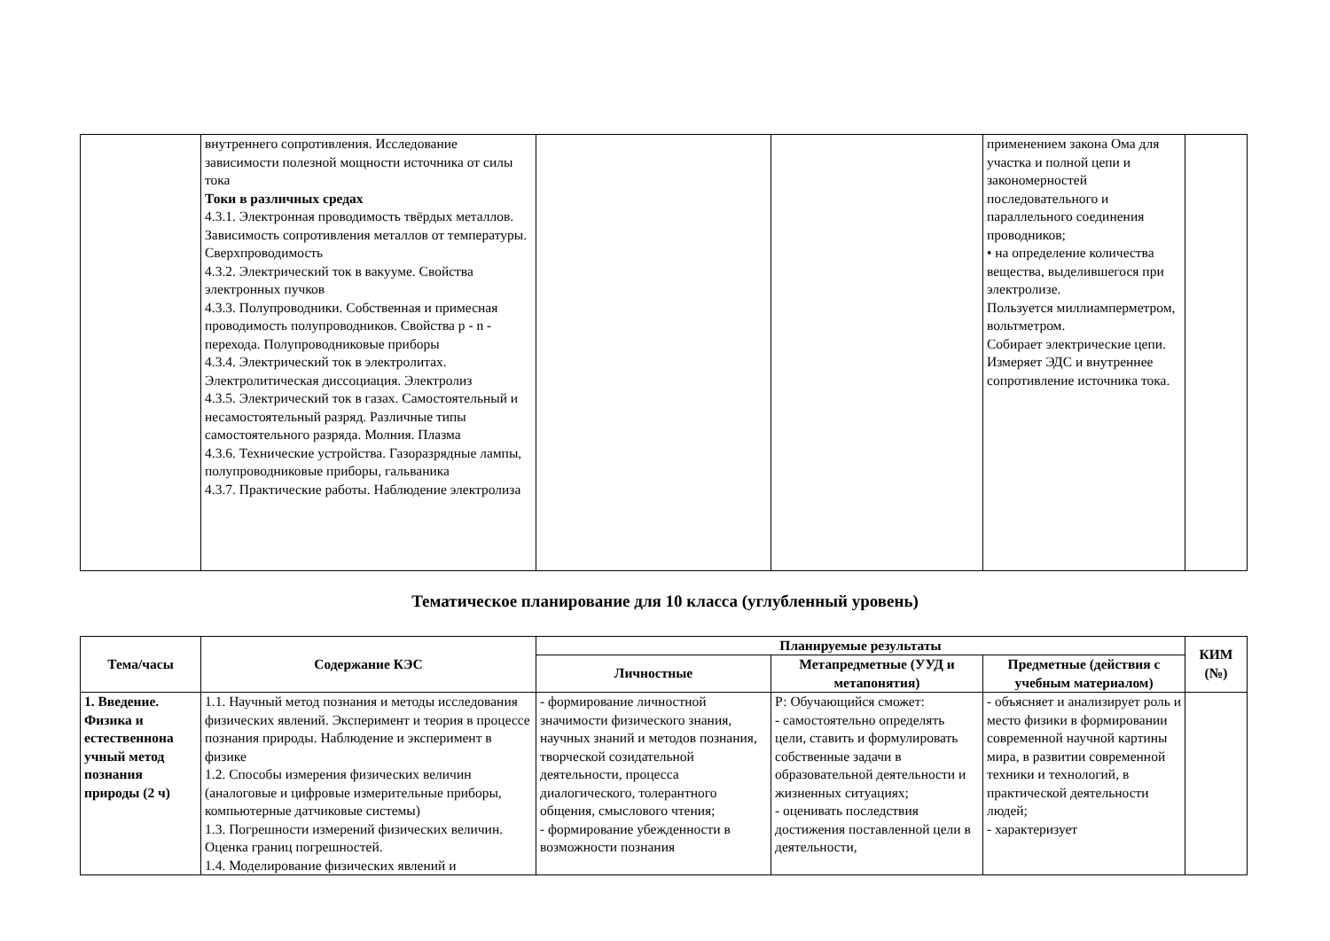| | внутреннего сопротивления. Исследование зависимости полезной мощности источника от силы тока Токи в различных средах 4.3.1. Электронная проводимость твёрдых металлов. Зависимость сопротивления металлов от температуры. Сверхпроводимость 4.3.2. Электрический ток в вакууме. Свойства электронных пучков 4.3.3. Полупроводники. Собственная и примесная проводимость полупроводников. Свойства p - n - перехода. Полупроводниковые приборы 4.3.4. Электрический ток в электролитах. Электролитическая диссоциация. Электролиз 4.3.5. Электрический ток в газах. Самостоятельный и несамостоятельный разряд. Различные типы самостоятельного разряда. Молния. Плазма 4.3.6. Технические устройства. Газоразрядные лампы, полупроводниковые приборы, гальваника 4.3.7. Практические работы. Наблюдение электролиза | | | применением закона Ома для участка и полной цепи и закономерностей последовательного и параллельного соединения проводников; • на определение количества вещества, выделившегося при электролизе. Пользуется миллиамперметром, вольтметром. Собирает электрические цепи. Измеряет ЭДС и внутреннее сопротивление источника тока. | |
Тематическое планирование для 10 класса (углубленный уровень)
| Тема/часы | Содержание КЭС | Планируемые результаты | | | КИМ (№) |
| --- | --- | --- | --- | --- | --- |
| | | Личностные | Метапредметные (УУД и метапонятия) | Предметные (действия с учебным материалом) | |
| 1. Введение. Физика и естественнона учный метод познания природы (2 ч) | 1.1. Научный метод познания и методы исследования физических явлений. Эксперимент и теория в процессе познания природы. Наблюдение и эксперимент в физике 1.2. Способы измерения физических величин (аналоговые и цифровые измерительные приборы, компьютерные датчиковые системы) 1.3. Погрешности измерений физических величин. Оценка границ погрешностей. 1.4. Моделирование физических явлений и | - формирование личностной значимости физического знания, научных знаний и методов познания, творческой созидательной деятельности, процесса диалогического, толерантного общения, смыслового чтения; - формирование убежденности в возможности познания | Р: Обучающийся сможет: - самостоятельно определять цели, ставить и формулировать собственные задачи в образовательной деятельности и жизненных ситуациях; - оценивать последствия достижения поставленной цели в деятельности, | - объясняет и анализирует роль и место физики в формировании современной научной картины мира, в развитии современной техники и технологий, в практической деятельности людей; - характеризует | |